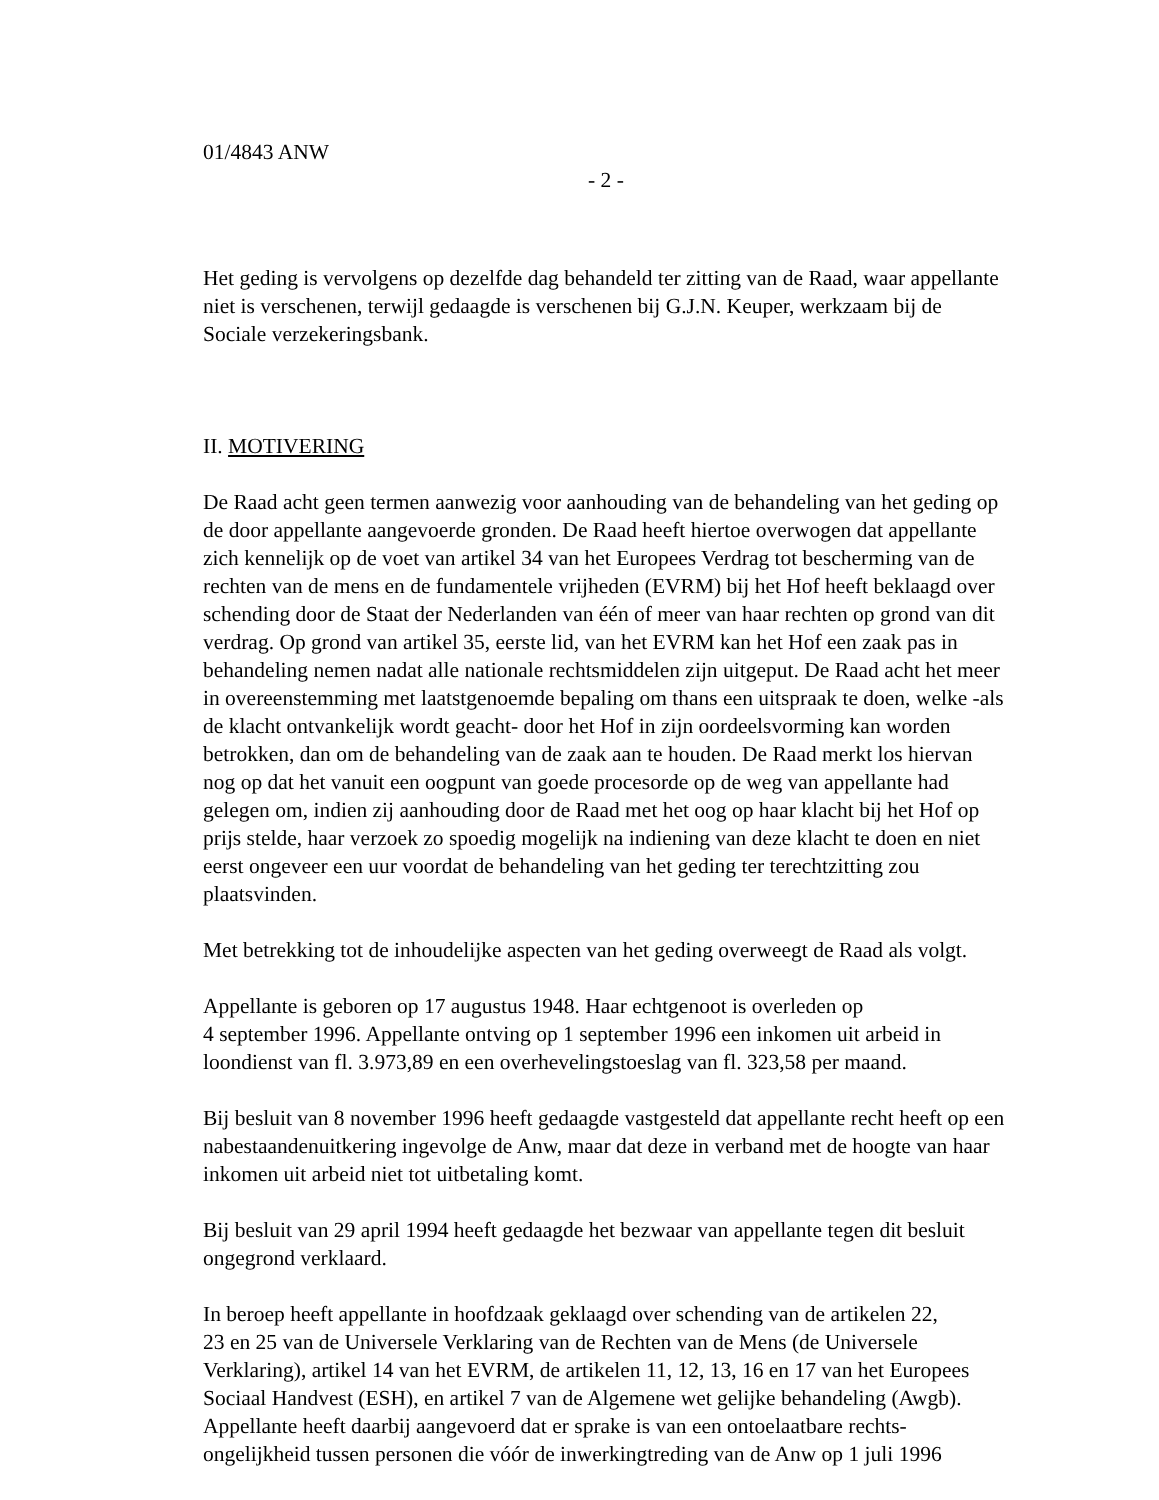01/4843 ANW
- 2 -
Het geding is vervolgens op dezelfde dag behandeld ter zitting van de Raad, waar appellante niet is verschenen, terwijl gedaagde is verschenen bij G.J.N. Keuper, werkzaam bij de Sociale verzekeringsbank.
II. MOTIVERING
De Raad acht geen termen aanwezig voor aanhouding van de behandeling van het geding op de door appellante aangevoerde gronden. De Raad heeft hiertoe overwogen dat appellante zich kennelijk op de voet van artikel 34 van het Europees Verdrag tot bescherming van de rechten van de mens en de fundamentele vrijheden (EVRM) bij het Hof heeft beklaagd over schending door de Staat der Nederlanden van één of meer van haar rechten op grond van dit verdrag. Op grond van artikel 35, eerste lid, van het EVRM kan het Hof een zaak pas in behandeling nemen nadat alle nationale rechtsmiddelen zijn uitgeput. De Raad acht het meer in overeenstemming met laatstgenoemde bepaling om thans een uitspraak te doen, welke -als de klacht ontvankelijk wordt geacht- door het Hof in zijn oordeelsvorming kan worden betrokken, dan om de behandeling van de zaak aan te houden. De Raad merkt los hiervan nog op dat het vanuit een oogpunt van goede procesorde op de weg van appellante had gelegen om, indien zij aanhouding door de Raad met het oog op haar klacht bij het Hof op prijs stelde, haar verzoek zo spoedig mogelijk na indiening van deze klacht te doen en niet eerst ongeveer een uur voordat de behandeling van het geding ter terechtzitting zou plaatsvinden.
Met betrekking tot de inhoudelijke aspecten van het geding overweegt de Raad als volgt.
Appellante is geboren op 17 augustus 1948. Haar echtgenoot is overleden op
4 september 1996. Appellante ontving op 1 september 1996 een inkomen uit arbeid in loondienst van fl. 3.973,89 en een overhevelingstoeslag van fl. 323,58 per maand.
Bij besluit van 8 november 1996 heeft gedaagde vastgesteld dat appellante recht heeft op een nabestaandenuitkering ingevolge de Anw, maar dat deze in verband met de hoogte van haar inkomen uit arbeid niet tot uitbetaling komt.
Bij besluit van 29 april 1994 heeft gedaagde het bezwaar van appellante tegen dit besluit ongegrond verklaard.
In beroep heeft appellante in hoofdzaak geklaagd over schending van de artikelen 22,
23 en 25 van de Universele Verklaring van de Rechten van de Mens (de Universele Verklaring), artikel 14 van het EVRM, de artikelen 11, 12, 13, 16 en 17 van het Europees Sociaal Handvest (ESH), en artikel 7 van de Algemene wet gelijke behandeling (Awgb). Appellante heeft daarbij aangevoerd dat er sprake is van een ontoelaatbare rechts-
ongelijkheid tussen personen die vóór de inwerkingtreding van de Anw op 1 juli 1996